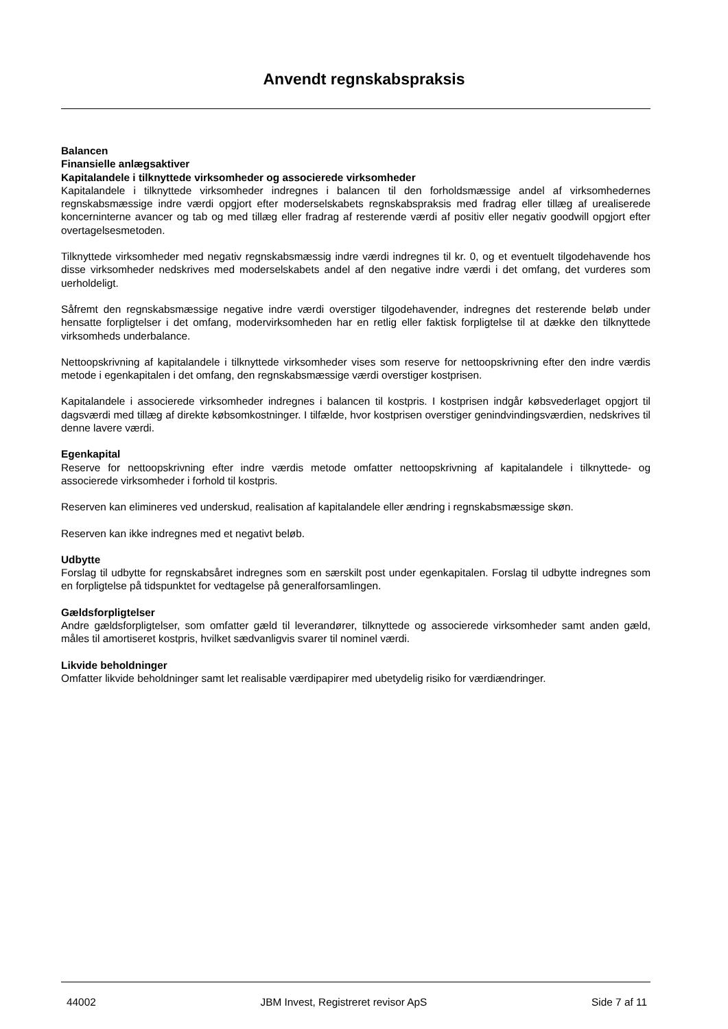Anvendt regnskabspraksis
Balancen
Finansielle anlægsaktiver
Kapitalandele i tilknyttede virksomheder og associerede virksomheder
Kapitalandele i tilknyttede virksomheder indregnes i balancen til den forholdsmæssige andel af virksomhedernes regnskabsmæssige indre værdi opgjort efter moderselskabets regnskabspraksis med fradrag eller tillæg af urealiserede koncerninterne avancer og tab og med tillæg eller fradrag af resterende værdi af positiv eller negativ goodwill opgjort efter overtagelsesmetoden.
Tilknyttede virksomheder med negativ regnskabsmæssig indre værdi indregnes til kr. 0, og et eventuelt tilgodehavende hos disse virksomheder nedskrives med moderselskabets andel af den negative indre værdi i det omfang, det vurderes som uerholdeligt.
Såfremt den regnskabsmæssige negative indre værdi overstiger tilgodehavender, indregnes det resterende beløb under hensatte forpligtelser i det omfang, modervirksomheden har en retlig eller faktisk forpligtelse til at dække den tilknyttede virksomheds underbalance.
Nettoopskrivning af kapitalandele i tilknyttede virksomheder vises som reserve for nettoopskrivning efter den indre værdis metode i egenkapitalen i det omfang, den regnskabsmæssige værdi overstiger kostprisen.
Kapitalandele i associerede virksomheder indregnes i balancen til kostpris. I kostprisen indgår købsvederlaget opgjort til dagsværdi med tillæg af direkte købsomkostninger. I tilfælde, hvor kostprisen overstiger genindvindingsværdien, nedskrives til denne lavere værdi.
Egenkapital
Reserve for nettoopskrivning efter indre værdis metode omfatter nettoopskrivning af kapitalandele i tilknyttede- og associerede virksomheder i forhold til kostpris.
Reserven kan elimineres ved underskud, realisation af kapitalandele eller ændring i regnskabsmæssige skøn.
Reserven kan ikke indregnes med et negativt beløb.
Udbytte
Forslag til udbytte for regnskabsåret indregnes som en særskilt post under egenkapitalen. Forslag til udbytte indregnes som en forpligtelse på tidspunktet for vedtagelse på generalforsamlingen.
Gældsforpligtelser
Andre gældsforpligtelser, som omfatter gæld til leverandører, tilknyttede og associerede virksomheder samt anden gæld, måles til amortiseret kostpris, hvilket sædvanligvis svarer til nominel værdi.
Likvide beholdninger
Omfatter likvide beholdninger samt let realisable værdipapirer med ubetydelig risiko for værdiændringer.
44002 JBM Invest, Registreret revisor ApS Side 7 af 11